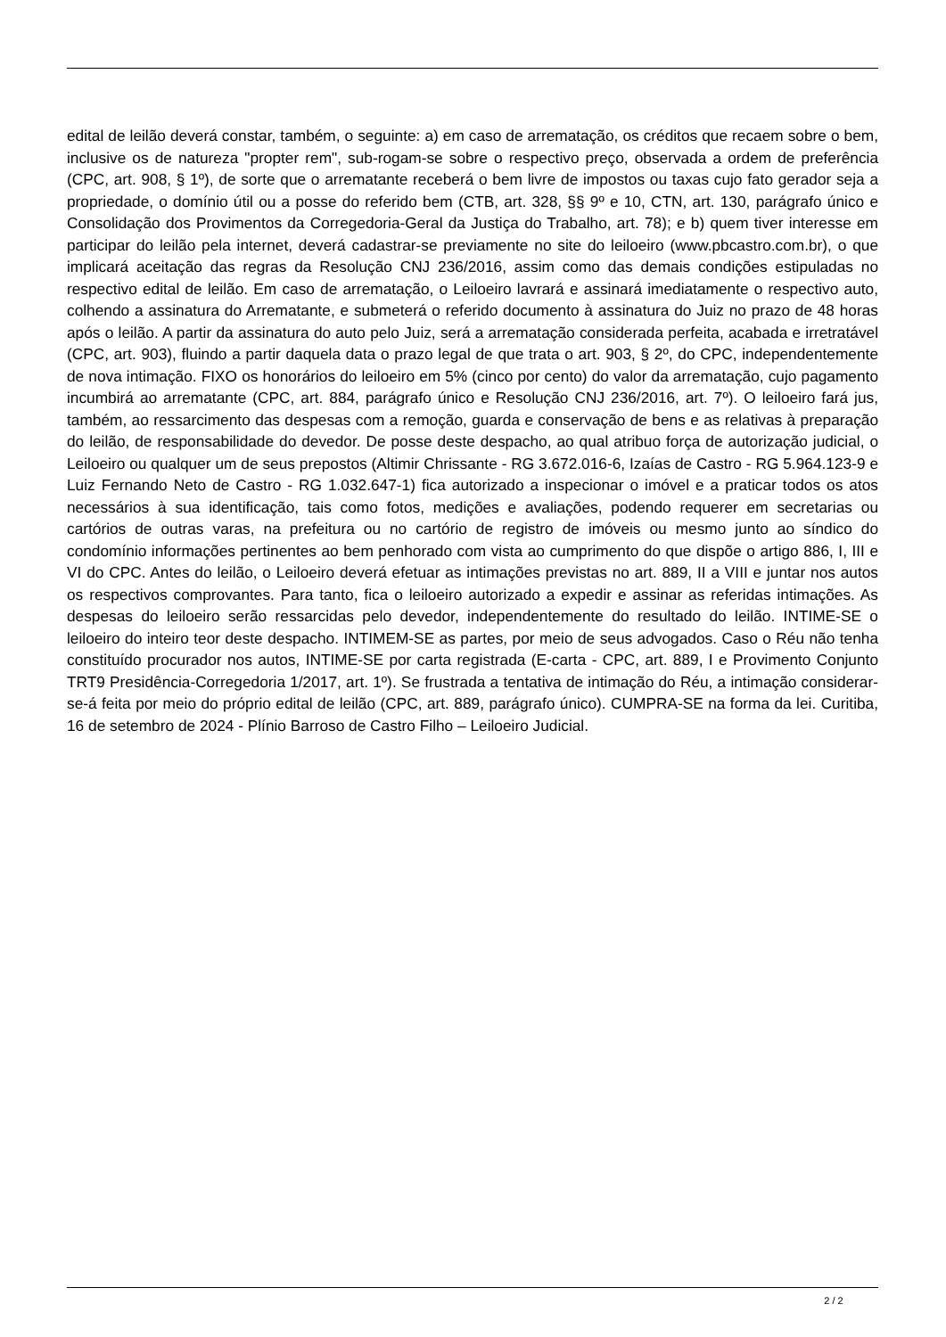edital de leilão deverá constar, também, o seguinte: a) em caso de arrematação, os créditos que recaem sobre o bem, inclusive os de natureza "propter rem", sub-rogam-se sobre o respectivo preço, observada a ordem de preferência (CPC, art. 908, § 1º), de sorte que o arrematante receberá o bem livre de impostos ou taxas cujo fato gerador seja a propriedade, o domínio útil ou a posse do referido bem (CTB, art. 328, §§ 9º e 10, CTN, art. 130, parágrafo único e Consolidação dos Provimentos da Corregedoria-Geral da Justiça do Trabalho, art. 78); e b) quem tiver interesse em participar do leilão pela internet, deverá cadastrar-se previamente no site do leiloeiro (www.pbcastro.com.br), o que implicará aceitação das regras da Resolução CNJ 236/2016, assim como das demais condições estipuladas no respectivo edital de leilão. Em caso de arrematação, o Leiloeiro lavrará e assinará imediatamente o respectivo auto, colhendo a assinatura do Arrematante, e submeterá o referido documento à assinatura do Juiz no prazo de 48 horas após o leilão. A partir da assinatura do auto pelo Juiz, será a arrematação considerada perfeita, acabada e irretratável (CPC, art. 903), fluindo a partir daquela data o prazo legal de que trata o art. 903, § 2º, do CPC, independentemente de nova intimação. FIXO os honorários do leiloeiro em 5% (cinco por cento) do valor da arrematação, cujo pagamento incumbirá ao arrematante (CPC, art. 884, parágrafo único e Resolução CNJ 236/2016, art. 7º). O leiloeiro fará jus, também, ao ressarcimento das despesas com a remoção, guarda e conservação de bens e as relativas à preparação do leilão, de responsabilidade do devedor. De posse deste despacho, ao qual atribuo força de autorização judicial, o Leiloeiro ou qualquer um de seus prepostos (Altimir Chrissante - RG 3.672.016-6, Izaías de Castro - RG 5.964.123-9 e Luiz Fernando Neto de Castro - RG 1.032.647-1) fica autorizado a inspecionar o imóvel e a praticar todos os atos necessários à sua identificação, tais como fotos, medições e avaliações, podendo requerer em secretarias ou cartórios de outras varas, na prefeitura ou no cartório de registro de imóveis ou mesmo junto ao síndico do condomínio informações pertinentes ao bem penhorado com vista ao cumprimento do que dispõe o artigo 886, I, III e VI do CPC. Antes do leilão, o Leiloeiro deverá efetuar as intimações previstas no art. 889, II a VIII e juntar nos autos os respectivos comprovantes. Para tanto, fica o leiloeiro autorizado a expedir e assinar as referidas intimações. As despesas do leiloeiro serão ressarcidas pelo devedor, independentemente do resultado do leilão. INTIME-SE o leiloeiro do inteiro teor deste despacho. INTIMEM-SE as partes, por meio de seus advogados. Caso o Réu não tenha constituído procurador nos autos, INTIME-SE por carta registrada (E-carta - CPC, art. 889, I e Provimento Conjunto TRT9 Presidência-Corregedoria 1/2017, art. 1º). Se frustrada a tentativa de intimação do Réu, a intimação considerar-se-á feita por meio do próprio edital de leilão (CPC, art. 889, parágrafo único). CUMPRA-SE na forma da lei. Curitiba, 16 de setembro de 2024 - Plínio Barroso de Castro Filho – Leiloeiro Judicial.
2 / 2